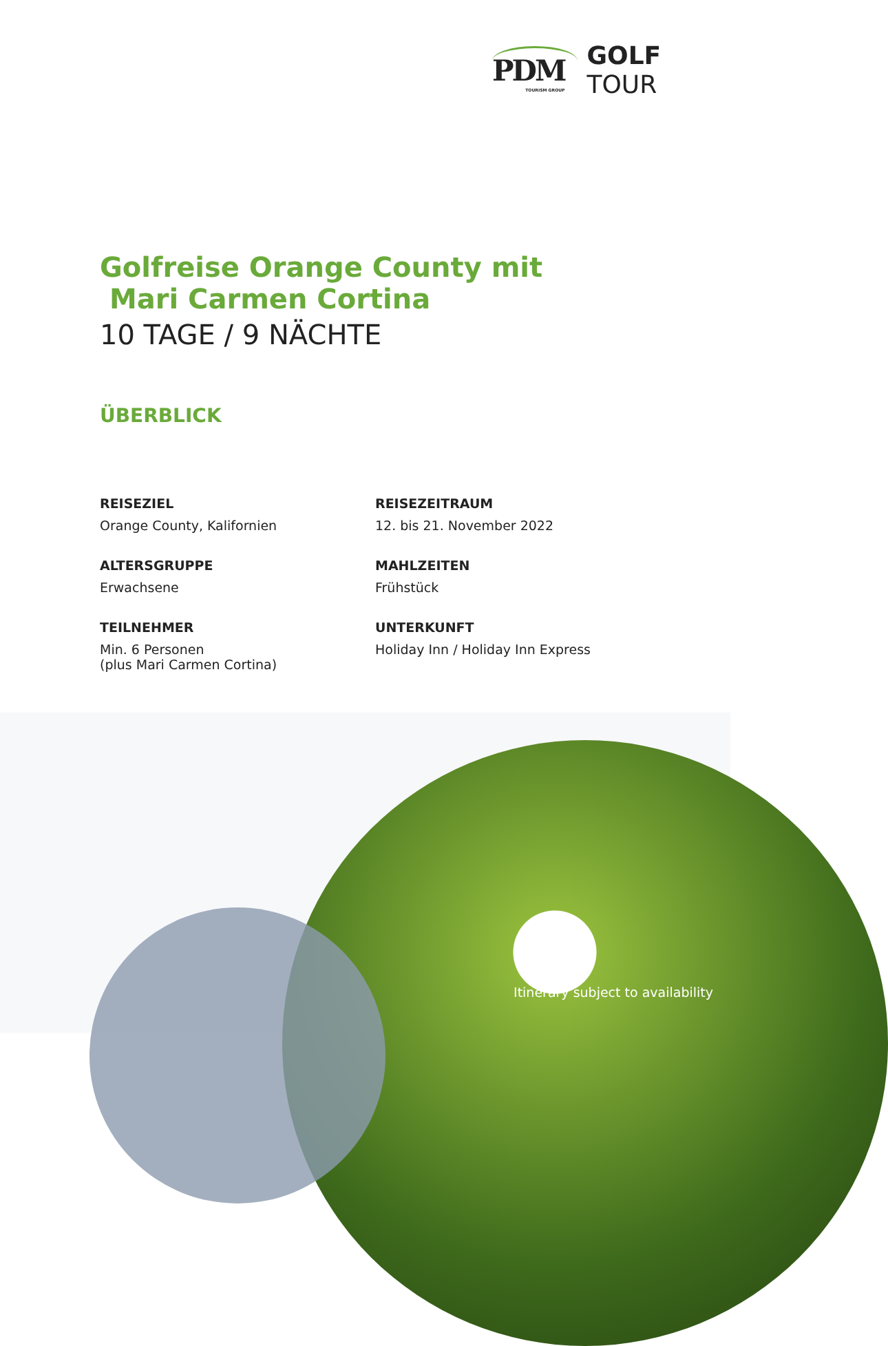PDM
TOURISM GROUP
GOLF
TOUR
Golfreise Orange County mit
Mari Carmen Cortina
10 TAGE / 9 NÄCHTE
ÜBERBLICK
REISEZIEL
Orange County, Kalifornien
REISEZEITRAUM
12. bis 21. November 2022
ALTERSGRUPPE
Erwachsene
MAHLZEITEN
Frühstück
TEILNEHMER
Min. 6 Personen
(plus Mari Carmen Cortina)
UNTERKUNFT
Holiday Inn / Holiday Inn Express
Itinerary subject to availability